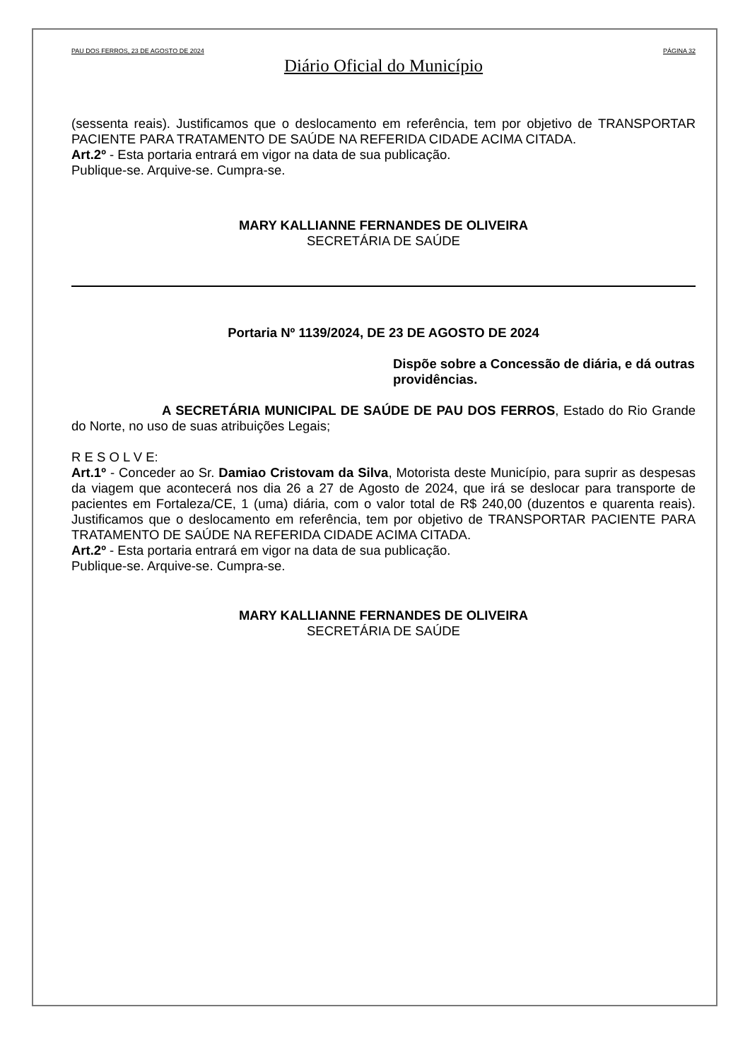PAU DOS FERROS, 23 DE AGOSTO DE 2024 PÁGINA 32
Diário Oficial do Município
(sessenta reais). Justificamos que o deslocamento em referência, tem por objetivo de TRANSPORTAR PACIENTE PARA TRATAMENTO DE SAÚDE NA REFERIDA CIDADE ACIMA CITADA.
Art.2º - Esta portaria entrará em vigor na data de sua publicação.
Publique-se. Arquive-se. Cumpra-se.
MARY KALLIANNE FERNANDES DE OLIVEIRA
SECRETÁRIA DE SAÚDE
Portaria Nº 1139/2024, DE 23 DE AGOSTO DE 2024
Dispõe sobre a Concessão de diária, e dá outras providências.
A SECRETÁRIA MUNICIPAL DE SAÚDE DE PAU DOS FERROS, Estado do Rio Grande do Norte, no uso de suas atribuições Legais;
R E S O L V E:
Art.1º - Conceder ao Sr. Damiao Cristovam da Silva, Motorista deste Município, para suprir as despesas da viagem que acontecerá nos dia 26 a 27 de Agosto de 2024, que irá se deslocar para transporte de pacientes em Fortaleza/CE, 1 (uma) diária, com o valor total de R$ 240,00 (duzentos e quarenta reais). Justificamos que o deslocamento em referência, tem por objetivo de TRANSPORTAR PACIENTE PARA TRATAMENTO DE SAÚDE NA REFERIDA CIDADE ACIMA CITADA.
Art.2º - Esta portaria entrará em vigor na data de sua publicação.
Publique-se. Arquive-se. Cumpra-se.
MARY KALLIANNE FERNANDES DE OLIVEIRA
SECRETÁRIA DE SAÚDE